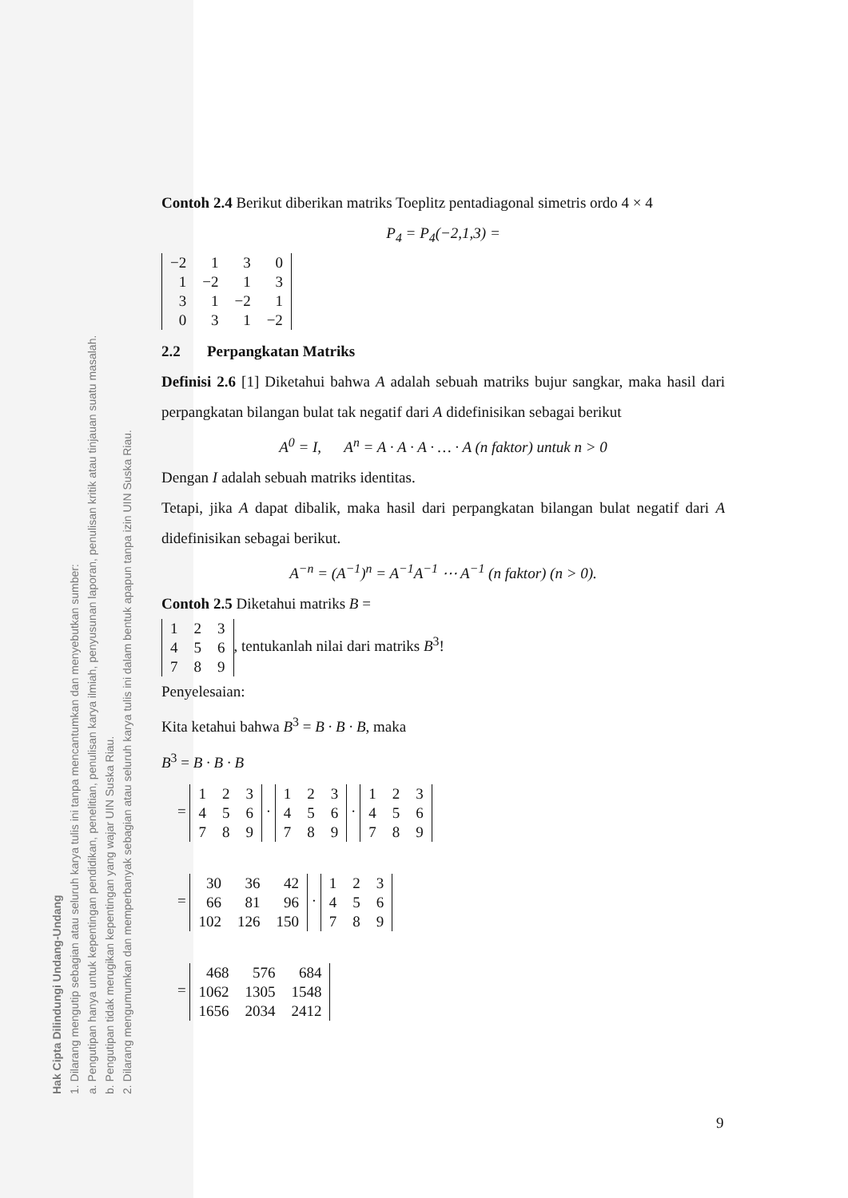Hak Cipta Dilindungi Undang-Undang
1. Dilarang mengutip sebagian atau seluruh karya tulis ini tanpa mencantumkan dan menyebutkan sumber:
a. Pengutipan hanya untuk kepentingan pendidikan, penelitian, penulisan karya ilmiah, penyusunan laporan, penulisan kritik atau tinjauan suatu masalah.
b. Pengutipan tidak merugikan kepentingan yang wajar UIN Suska Riau.
2. Dilarang mengumumkan dan memperbanyak sebagian atau seluruh karya tulis ini dalam bentuk apapun tanpa izin UIN Suska Riau.
Contoh 2.4 Berikut diberikan matriks Toeplitz pentadiagonal simetris ordo 4 × 4
P<sub>4</sub> = P<sub>4</sub>(−2,1,3) =
| −2 | 1 | 3 | 0 |
| 1 | −2 | 1 | 3 |
| 3 | 1 | −2 | 1 |
| 0 | 3 | 1 | −2 |
2.2 Perpangkatan Matriks
Definisi 2.6 [1] Diketahui bahwa A adalah sebuah matriks bujur sangkar, maka hasil dari perpangkatan bilangan bulat tak negatif dari A didefinisikan sebagai berikut
A<sup>0</sup> = I, A<sup>n</sup> = A · A · A · … · A (n faktor) untuk n > 0
Dengan I adalah sebuah matriks identitas.
Tetapi, jika A dapat dibalik, maka hasil dari perpangkatan bilangan bulat negatif dari A didefinisikan sebagai berikut.
A<sup>−n</sup> = (A<sup>−1</sup>)<sup>n</sup> = A<sup>−1</sup>A<sup>−1</sup> ⋯ A<sup>−1</sup> (n faktor) (n > 0).
Contoh 2.5 Diketahui matriks B =
| 1 | 2 | 3 |
| 4 | 5 | 6 |
| 7 | 8 | 9 |
, tentukanlah nilai dari matriks B<sup>3</sup>!
Penyelesaian:
Kita ketahui bahwa B<sup>3</sup> = B · B · B, maka
B<sup>3</sup> = B · B · B
=
| 1 | 2 | 3 |
| 4 | 5 | 6 |
| 7 | 8 | 9 |
·
| 1 | 2 | 3 |
| 4 | 5 | 6 |
| 7 | 8 | 9 |
·
| 1 | 2 | 3 |
| 4 | 5 | 6 |
| 7 | 8 | 9 |
=
| 30 | 36 | 42 |
| 66 | 81 | 96 |
| 102 | 126 | 150 |
·
| 1 | 2 | 3 |
| 4 | 5 | 6 |
| 7 | 8 | 9 |
=
| 468 | 576 | 684 |
| 1062 | 1305 | 1548 |
| 1656 | 2034 | 2412 |
9